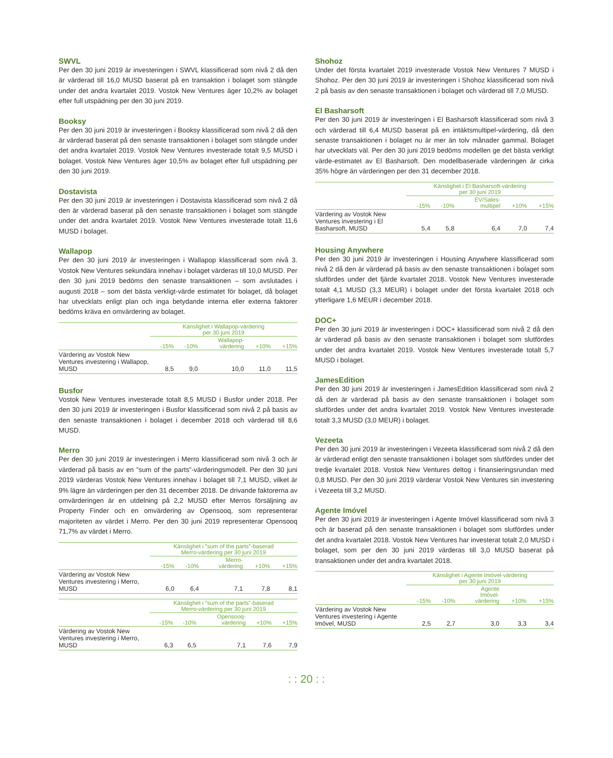SWVL
Per den 30 juni 2019 är investeringen i SWVL klassificerad som nivå 2 då den är värderad till 16,0 MUSD baserat på en transaktion i bolaget som stängde under det andra kvartalet 2019. Vostok New Ventures äger 10,2% av bolaget efter full utspädning per den 30 juni 2019.
Booksy
Per den 30 juni 2019 är investeringen i Booksy klassificerad som nivå 2 då den är värderad baserat på den senaste transaktionen i bolaget som stängde under det andra kvartalet 2019. Vostok New Ventures investerade totalt 9,5 MUSD i bolaget. Vostok New Ventures äger 10,5% av bolaget efter full utspädning per den 30 juni 2019.
Dostavista
Per den 30 juni 2019 är investeringen i Dostavista klassificerad som nivå 2 då den är värderad baserat på den senaste transaktionen i bolaget som stängde under det andra kvartalet 2019. Vostok New Ventures investerade totalt 11,6 MUSD i bolaget.
Wallapop
Per den 30 juni 2019 är investeringen i Wallapop klassificerad som nivå 3. Vostok New Ventures sekundära innehav i bolaget värderas till 10,0 MUSD. Per den 30 juni 2019 bedöms den senaste transaktionen – som avslutades i augusti 2018 – som det bästa verkligt-värde estimatet för bolaget, då bolaget har utvecklats enligt plan och inga betydande interna eller externa faktorer bedöms kräva en omvärdering av bolaget.
| | Känslighet i Wallapop-värdering per 30 juni 2019 | | | | |
| --- | --- | --- | --- | --- | --- |
| | -15% | -10% | Wallapop- värdering | +10% | +15% |
| Värdering av Vostok New Ventures investering i Wallapop, MUSD | 8,5 | 9,0 | 10,0 | 11,0 | 11,5 |
Busfor
Vostok New Ventures investerade totalt 8,5 MUSD i Busfor under 2018. Per den 30 juni 2019 är investeringen i Busfor klassificerad som nivå 2 på basis av den senaste transaktionen i bolaget i december 2018 och värderad till 8,6 MUSD.
Merro
Per den 30 juni 2019 är investeringen i Merro klassificerad som nivå 3 och är värderad på basis av en ”sum of the parts”-värderingsmodell. Per den 30 juni 2019 värderas Vostok New Ventures innehav i bolaget till 7,1 MUSD, vilket är 9% lägre än värderingen per den 31 december 2018. De drivande faktorerna av omvärderingen är en utdelning på 2,2 MUSD efter Merros försäljning av Property Finder och en omvärdering av Opensooq, som representerar majoriteten av värdet i Merro. Per den 30 juni 2019 representerar Opensooq 71,7% av värdet i Merro.
| | Känslighet i ”sum of the parts”-baserad Merro-värdering per 30 juni 2019 | | | | |
| --- | --- | --- | --- | --- | --- |
| | -15% | -10% | Merro- värdering | +10% | +15% |
| Värdering av Vostok New Ventures investering i Merro, MUSD | 6,0 | 6,4 | 7,1 | 7,8 | 8,1 |
| | Känslighet i ”sum of the parts”-baserad Merro-värdering per 30 juni 2019 | | | | |
| --- | --- | --- | --- | --- | --- |
| | -15% | -10% | Opensooq- värdering | +10% | +15% |
| Värdering av Vostok New Ventures investering i Merro, MUSD | 6,3 | 6,5 | 7,1 | 7,6 | 7,9 |
Shohoz
Under det första kvartalet 2019 investerade Vostok New Ventures 7 MUSD i Shohoz. Per den 30 juni 2019 är investeringen i Shohoz klassificerad som nivå 2 på basis av den senaste transaktionen i bolaget och värderad till 7,0 MUSD.
El Basharsoft
Per den 30 juni 2019 är investeringen i El Basharsoft klassificerad som nivå 3 och värderad till 6,4 MUSD baserat på en intäktsmultipel-värdering, då den senaste transaktionen i bolaget nu är mer än tolv månader gammal. Bolaget har utvecklats väl. Per den 30 juni 2019 bedöms modellen ge det bästa verkligt värde-estimatet av El Basharsoft. Den modellbaserade värderingen är cirka 35% högre än värderingen per den 31 december 2018.
| | Känslighet i El Basharsoft-värdering per 30 juni 2019 | | | | |
| --- | --- | --- | --- | --- | --- |
| | -15% | -10% | EV/Sales- multipel | +10% | +15% |
| Värdering av Vostok New Ventures investering i El Basharsoft, MUSD | 5,4 | 5,8 | 6,4 | 7,0 | 7,4 |
Housing Anywhere
Per den 30 juni 2019 är investeringen i Housing Anywhere klassificerad som nivå 2 då den är värderad på basis av den senaste transaktionen i bolaget som slutfördes under det fjärde kvartalet 2018. Vostok New Ventures investerade totalt 4,1 MUSD (3,3 MEUR) i bolaget under det första kvartalet 2018 och ytterligare 1,6 MEUR i december 2018.
DOC+
Per den 30 juni 2019 är investeringen i DOC+ klassificerad som nivå 2 då den är värderad på basis av den senaste transaktionen i bolaget som slutfördes under det andra kvartalet 2019. Vostok New Ventures investerade totalt 5,7 MUSD i bolaget.
JamesEdition
Per den 30 juni 2019 är investeringen i JamesEdition klassificerad som nivå 2 då den är värderad på basis av den senaste transaktionen i bolaget som slutfördes under det andra kvartalet 2019. Vostok New Ventures investerade totalt 3,3 MUSD (3,0 MEUR) i bolaget.
Vezeeta
Per den 30 juni 2019 är investeringen i Vezeeta klassificerad som nivå 2 då den är värderad enligt den senaste transaktionen i bolaget som slutfördes under det tredje kvartalet 2018. Vostok New Ventures deltog i finansieringsrundan med 0,8 MUSD. Per den 30 juni 2019 värderar Vostok New Ventures sin investering i Vezeeta till 3,2 MUSD.
Agente Imóvel
Per den 30 juni 2019 är investeringen i Agente Imóvel klassificerad som nivå 3 och är baserad på den senaste transaktionen i bolaget som slutfördes under det andra kvartalet 2018. Vostok New Ventures har investerat totalt 2,0 MUSD i bolaget, som per den 30 juni 2019 värderas till 3,0 MUSD baserat på transaktionen under det andra kvartalet 2018.
| | Känslighet i Agente Imóvel-värdering per 30 juni 2019 | | | | |
| --- | --- | --- | --- | --- | --- |
| | -15% | -10% | Agente Imóvel- värdering | +10% | +15% |
| Värdering av Vostok New Ventures investering i Agente Imóvel, MUSD | 2,5 | 2,7 | 3,0 | 3,3 | 3,4 |
: : 20 : :